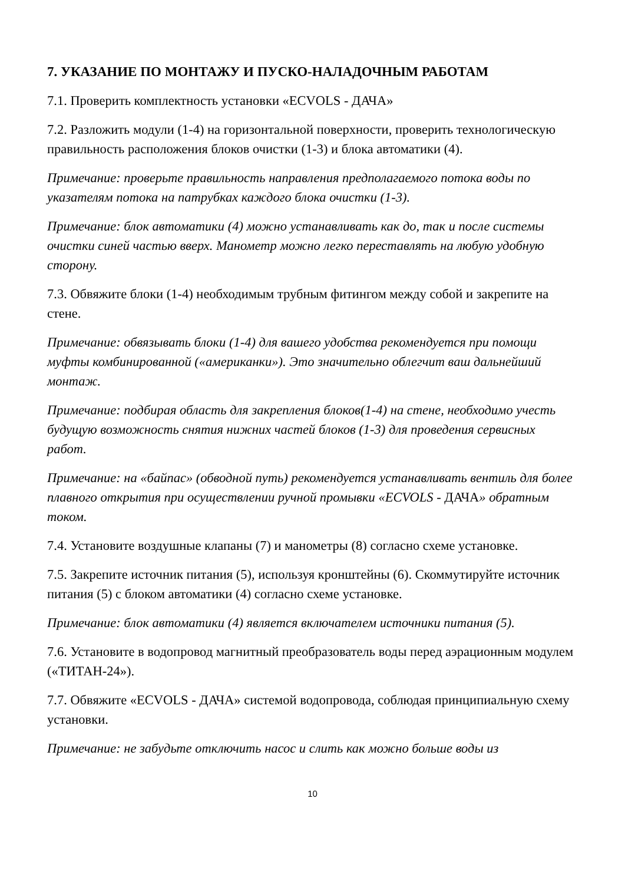7. УКАЗАНИЕ ПО МОНТАЖУ И ПУСКО-НАЛАДОЧНЫМ РАБОТАМ
7.1. Проверить комплектность установки «ECVOLS - ДАЧА»
7.2. Разложить модули (1-4) на горизонтальной поверхности, проверить технологическую правильность расположения блоков очистки (1-3) и блока автоматики (4).
Примечание: проверьте правильность направления предполагаемого потока воды по указателям потока на патрубках каждого блока очистки (1-3).
Примечание: блок автоматики (4) можно устанавливать как до, так и после системы очистки синей частью вверх. Манометр можно легко переставлять на любую удобную сторону.
7.3. Обвяжите блоки (1-4) необходимым трубным фитингом между собой и закрепите на стене.
Примечание: обвязывать блоки (1-4) для вашего удобства рекомендуется при помощи муфты комбинированной («американки»). Это значительно облегчит ваш дальнейший монтаж.
Примечание: подбирая область для закрепления блоков(1-4) на стене, необходимо учесть будущую возможность снятия нижних частей блоков (1-3) для проведения сервисных работ.
Примечание: на «байпас» (обводной путь) рекомендуется устанавливать вентиль для более плавного открытия при осуществлении ручной промывки «ECVOLS - ДАЧА» обратным током.
7.4. Установите воздушные клапаны (7) и манометры (8) согласно схеме установке.
7.5. Закрепите источник питания (5), используя кронштейны (6). Скоммутируйте источник питания (5) с блоком автоматики (4) согласно схеме установке.
Примечание: блок автоматики (4) является включателем источники питания (5).
7.6. Установите в водопровод магнитный преобразователь воды перед аэрационным модулем («ТИТАН-24»).
7.7. Обвяжите «ECVOLS - ДАЧА» системой водопровода, соблюдая принципиальную схему установки.
Примечание: не забудьте отключить насос и слить как можно больше воды из
10